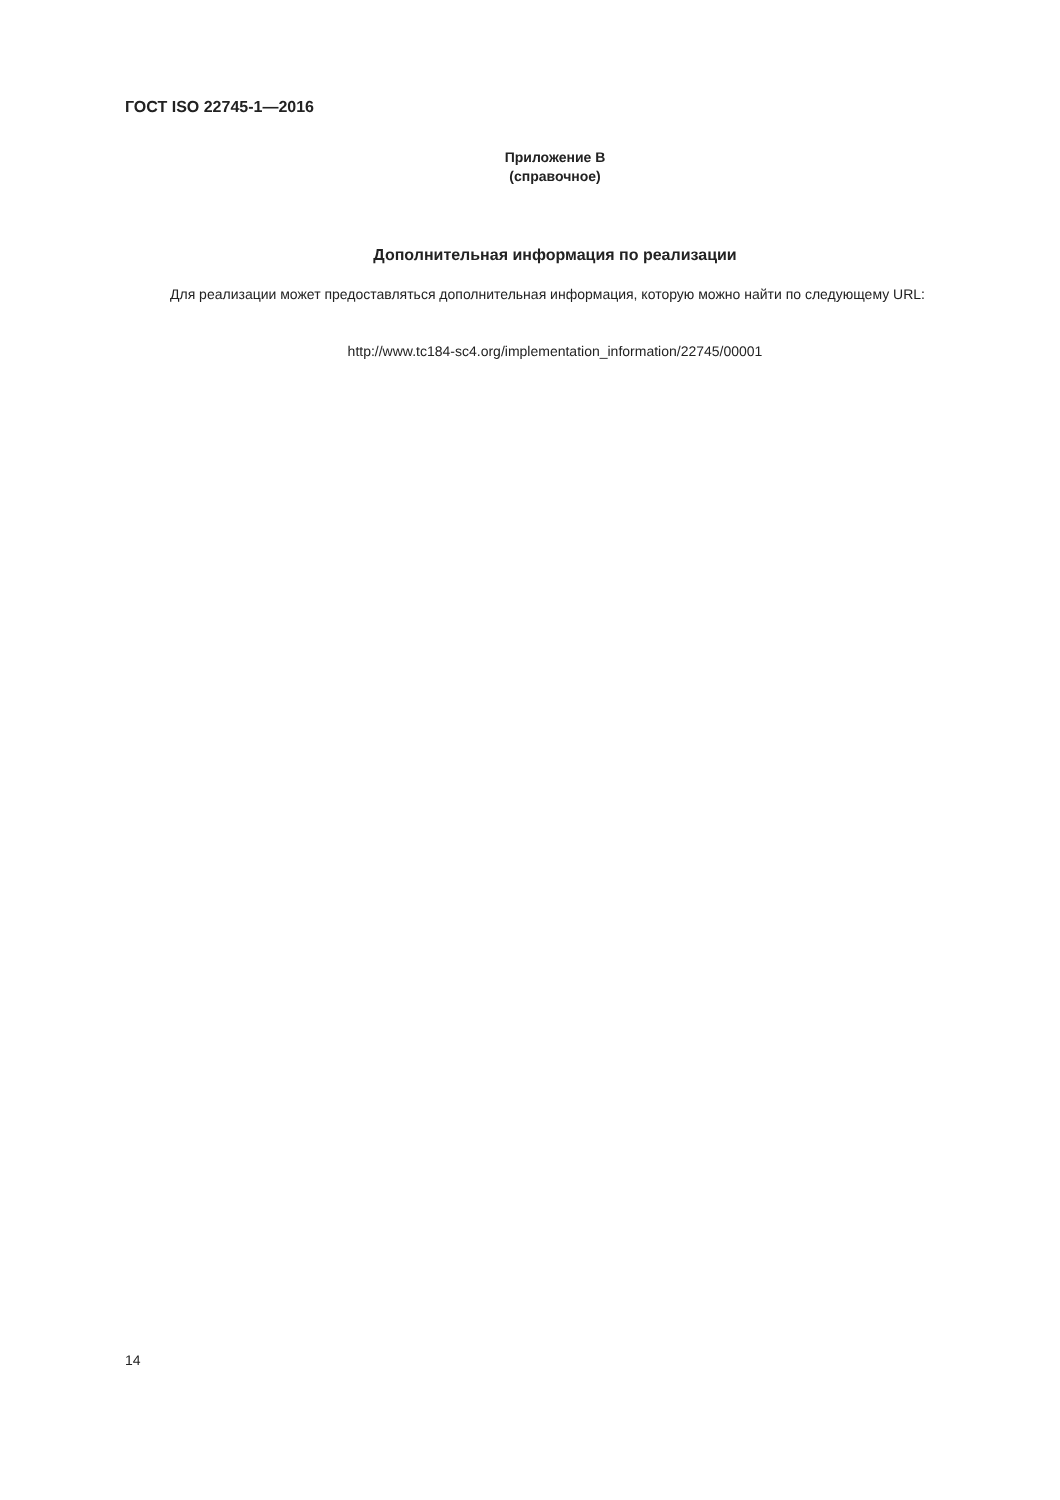ГОСТ ISO 22745-1—2016
Приложение В
(справочное)
Дополнительная информация по реализации
Для реализации может предоставляться дополнительная информация, которую можно найти по следующему URL:
http://www.tc184-sc4.org/implementation_information/22745/00001
14